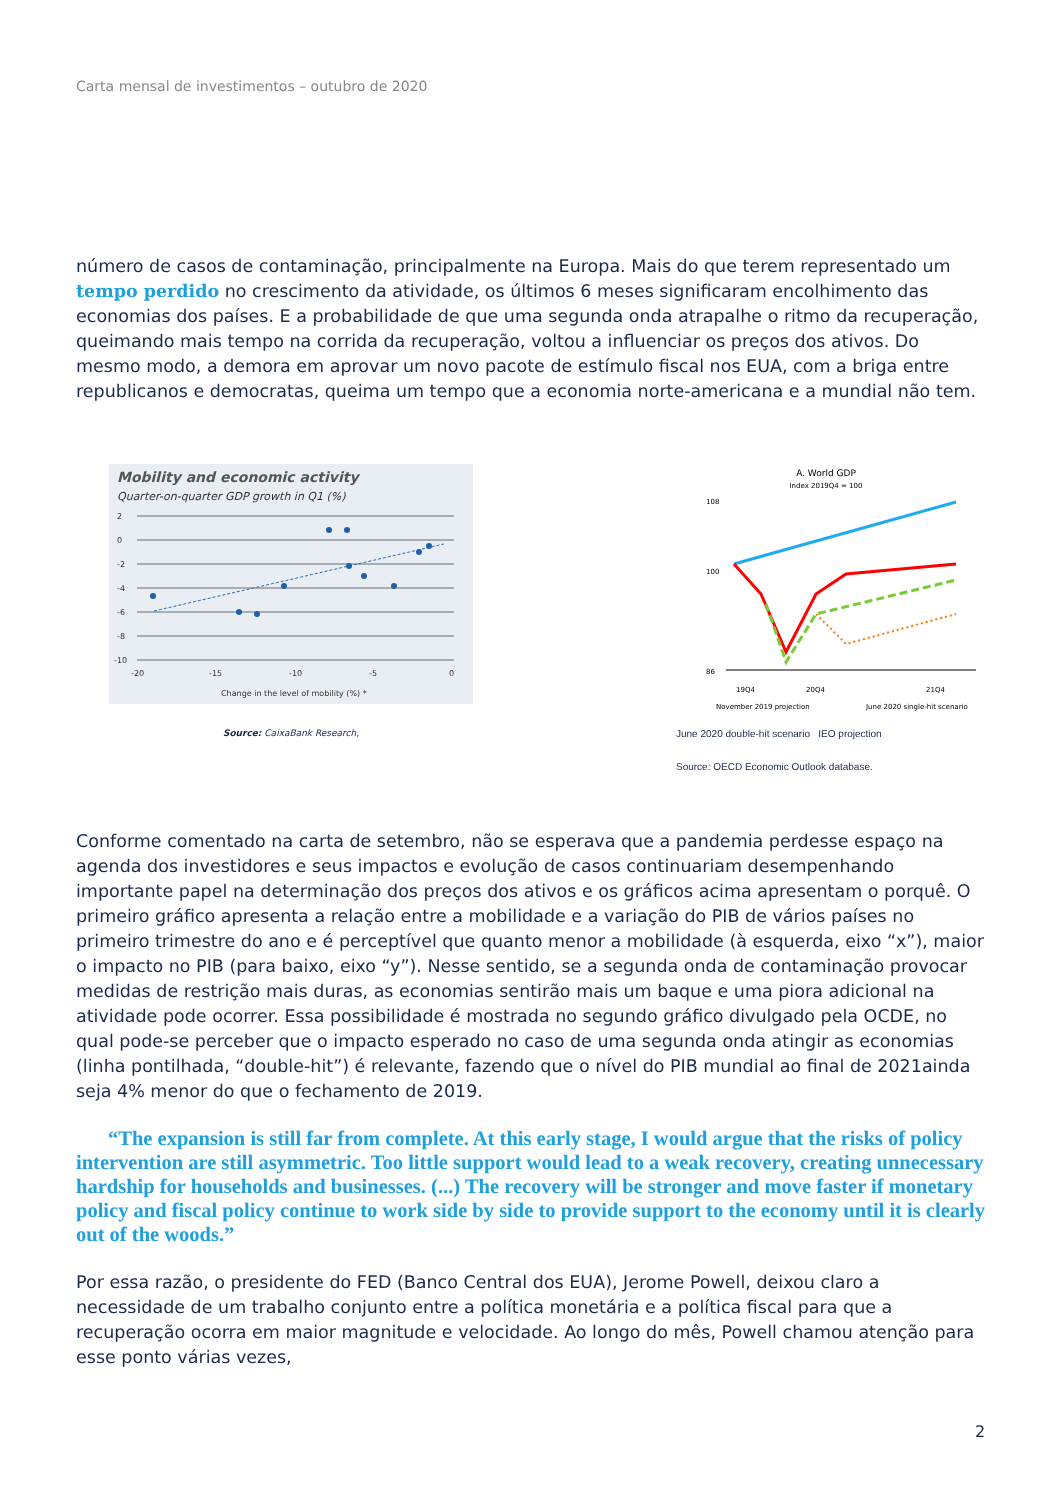Carta mensal de investimentos – outubro de 2020
número de casos de contaminação, principalmente na Europa. Mais do que terem representado um tempo perdido no crescimento da atividade, os últimos 6 meses significaram encolhimento das economias dos países. E a probabilidade de que uma segunda onda atrapalhe o ritmo da recuperação, queimando mais tempo na corrida da recuperação, voltou a influenciar os preços dos ativos. Do mesmo modo, a demora em aprovar um novo pacote de estímulo fiscal nos EUA, com a briga entre republicanos e democratas, queima um tempo que a economia norte-americana e a mundial não tem.
Mobility and economic activity
Quarter-on-quarter GDP growth in Q1 (%)
2
0
-2
-4
-6
-8
-10
-20
-15
-10
-5
0
Change in the level of mobility (%) *
Source: CaixaBank Research,
A. World GDP
Index 2019Q4 = 100
108
100
86
19Q4
20Q4
21Q4
November 2019 projection
June 2020 single-hit scenario
June 2020 double-hit scenario IEO projection
Source: OECD Economic Outlook database.
Conforme comentado na carta de setembro, não se esperava que a pandemia perdesse espaço na agenda dos investidores e seus impactos e evolução de casos continuariam desempenhando importante papel na determinação dos preços dos ativos e os gráficos acima apresentam o porquê. O primeiro gráfico apresenta a relação entre a mobilidade e a variação do PIB de vários países no primeiro trimestre do ano e é perceptível que quanto menor a mobilidade (à esquerda, eixo “x”), maior o impacto no PIB (para baixo, eixo “y”). Nesse sentido, se a segunda onda de contaminação provocar medidas de restrição mais duras, as economias sentirão mais um baque e uma piora adicional na atividade pode ocorrer. Essa possibilidade é mostrada no segundo gráfico divulgado pela OCDE, no qual pode-se perceber que o impacto esperado no caso de uma segunda onda atingir as economias (linha pontilhada, “double-hit”) é relevante, fazendo que o nível do PIB mundial ao final de 2021ainda seja 4% menor do que o fechamento de 2019.
“The expansion is still far from complete. At this early stage, I would argue that the risks of policy intervention are still asymmetric. Too little support would lead to a weak recovery, creating unnecessary hardship for households and businesses. (...) The recovery will be stronger and move faster if monetary policy and fiscal policy continue to work side by side to provide support to the economy until it is clearly out of the woods.”
Por essa razão, o presidente do FED (Banco Central dos EUA), Jerome Powell, deixou claro a necessidade de um trabalho conjunto entre a política monetária e a política fiscal para que a recuperação ocorra em maior magnitude e velocidade. Ao longo do mês, Powell chamou atenção para esse ponto várias vezes,
2